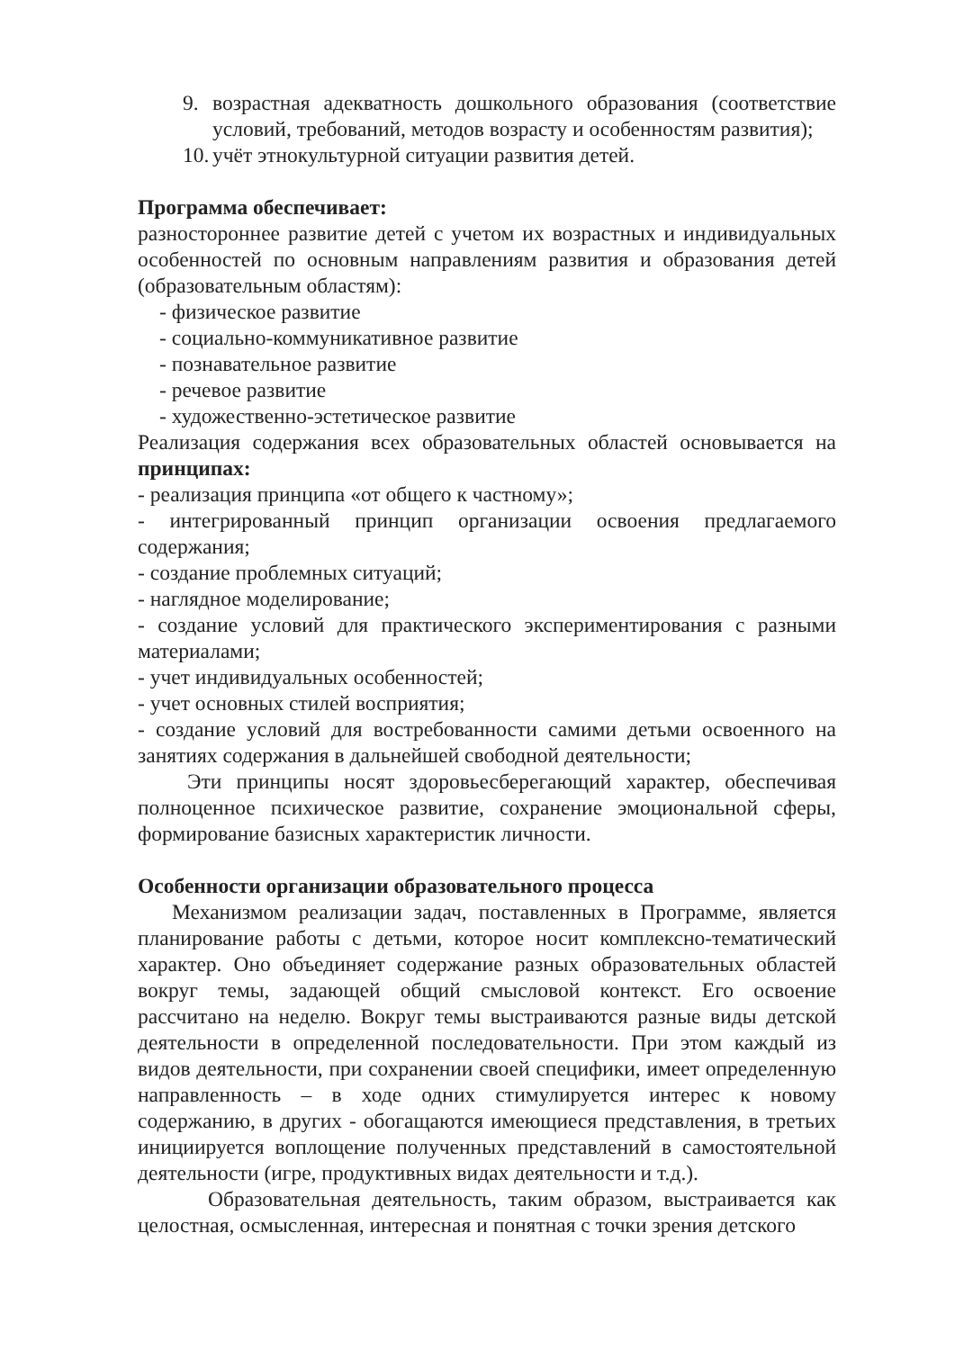9. возрастная адекватность дошкольного образования (соответствие условий, требований, методов возрасту и особенностям развития);
10. учёт этнокультурной ситуации развития детей.
Программа обеспечивает:
разностороннее развитие детей с учетом их возрастных и индивидуальных особенностей по основным направлениям развития и образования детей (образовательным областям):
- физическое развитие
- социально-коммуникативное развитие
- познавательное развитие
- речевое развитие
- художественно-эстетическое развитие
Реализация содержания всех образовательных областей основывается на принципах:
- реализация принципа «от общего к частному»;
- интегрированный принцип организации освоения предлагаемого содержания;
- создание проблемных ситуаций;
- наглядное моделирование;
- создание условий для практического экспериментирования с разными материалами;
- учет индивидуальных особенностей;
- учет основных стилей восприятия;
- создание условий для востребованности самими детьми освоенного на занятиях содержания в дальнейшей свободной деятельности;
Эти принципы носят здоровьесберегающий характер, обеспечивая полноценное психическое развитие, сохранение эмоциональной сферы, формирование базисных характеристик личности.
Особенности организации образовательного процесса
Механизмом реализации задач, поставленных в Программе, является планирование работы с детьми, которое носит комплексно-тематический характер. Оно объединяет содержание разных образовательных областей вокруг темы, задающей общий смысловой контекст. Его освоение рассчитано на неделю. Вокруг темы выстраиваются разные виды детской деятельности в определенной последовательности. При этом каждый из видов деятельности, при сохранении своей специфики, имеет определенную направленность – в ходе одних стимулируется интерес к новому содержанию, в других - обогащаются имеющиеся представления, в третьих инициируется воплощение полученных представлений в самостоятельной деятельности (игре, продуктивных видах деятельности и т.д.).
Образовательная деятельность, таким образом, выстраивается как целостная, осмысленная, интересная и понятная с точки зрения детского